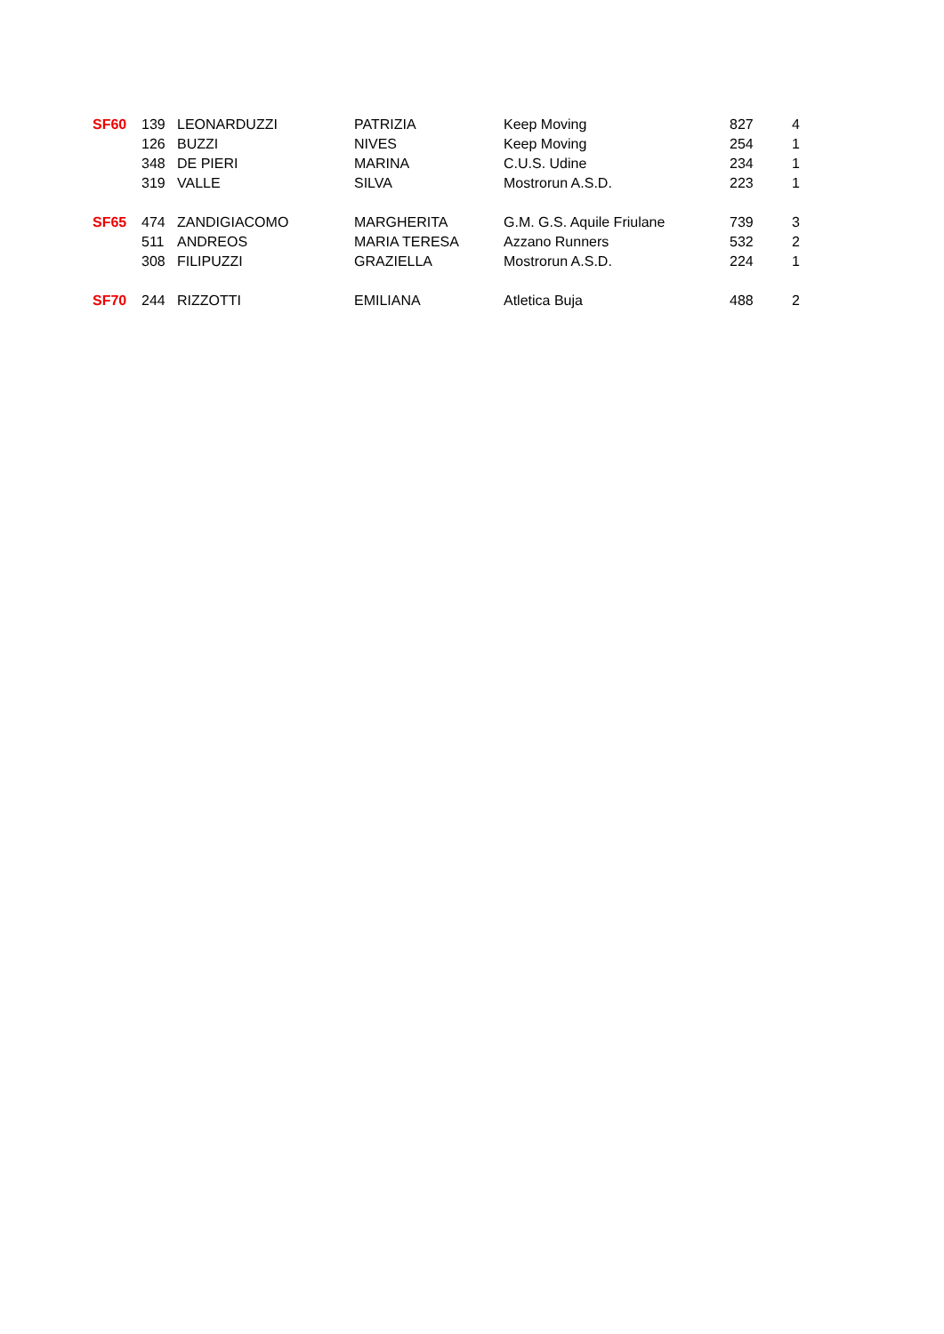| SF60 | 139 | LEONARDUZZI | PATRIZIA | Keep Moving | 827 | 4 |
| | 126 | BUZZI | NIVES | Keep Moving | 254 | 1 |
| | 348 | DE PIERI | MARINA | C.U.S. Udine | 234 | 1 |
| | 319 | VALLE | SILVA | Mostrorun A.S.D. | 223 | 1 |
| SF65 | 474 | ZANDIGIACOMO | MARGHERITA | G.M. G.S. Aquile Friulane | 739 | 3 |
| | 511 | ANDREOS | MARIA TERESA | Azzano Runners | 532 | 2 |
| | 308 | FILIPUZZI | GRAZIELLA | Mostrorun A.S.D. | 224 | 1 |
| SF70 | 244 | RIZZOTTI | EMILIANA | Atletica Buja | 488 | 2 |